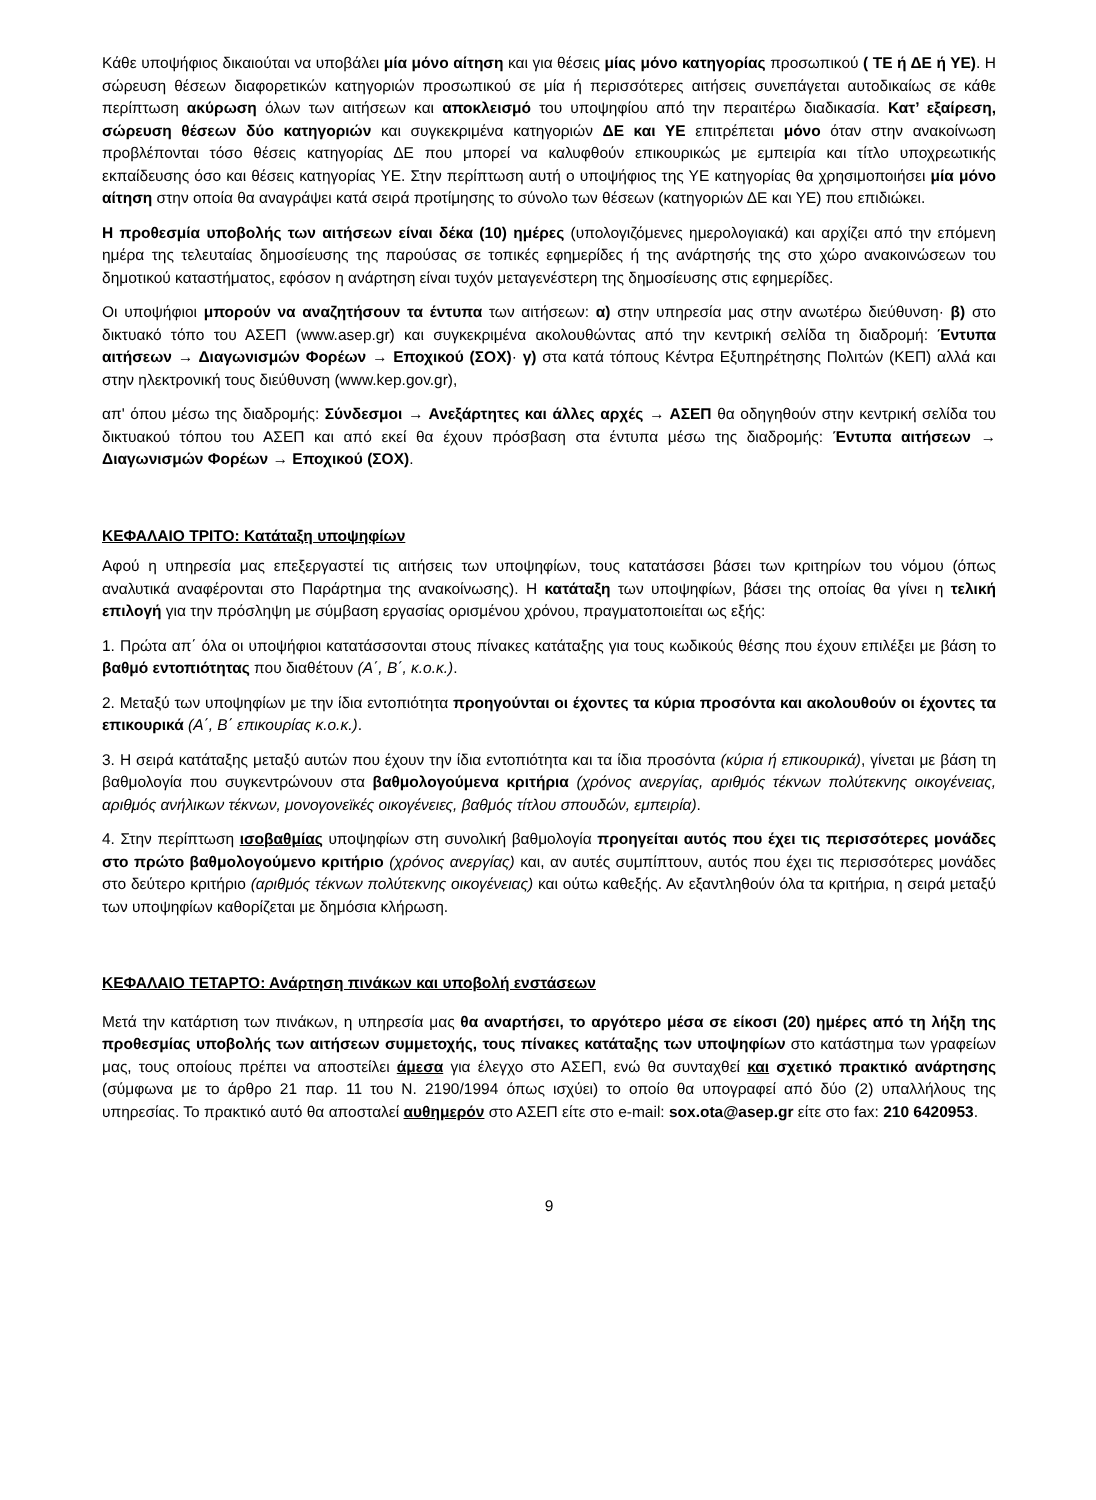Κάθε υποψήφιος δικαιούται να υποβάλει μία μόνο αίτηση και για θέσεις μίας μόνο κατηγορίας προσωπικού ( ΤΕ ή ΔΕ ή ΥΕ). Η σώρευση θέσεων διαφορετικών κατηγοριών προσωπικού σε μία ή περισσότερες αιτήσεις συνεπάγεται αυτοδικαίως σε κάθε περίπτωση ακύρωση όλων των αιτήσεων και αποκλεισμό του υποψηφίου από την περαιτέρω διαδικασία. Κατ’ εξαίρεση, σώρευση θέσεων δύο κατηγοριών και συγκεκριμένα κατηγοριών ΔΕ και ΥΕ επιτρέπεται μόνο όταν στην ανακοίνωση προβλέπονται τόσο θέσεις κατηγορίας ΔΕ που μπορεί να καλυφθούν επικουρικώς με εμπειρία και τίτλο υποχρεωτικής εκπαίδευσης όσο και θέσεις κατηγορίας ΥΕ. Στην περίπτωση αυτή ο υποψήφιος της ΥΕ κατηγορίας θα χρησιμοποιήσει μία μόνο αίτηση στην οποία θα αναγράψει κατά σειρά προτίμησης το σύνολο των θέσεων (κατηγοριών ΔΕ και ΥΕ) που επιδιώκει.
Η προθεσμία υποβολής των αιτήσεων είναι δέκα (10) ημέρες (υπολογιζόμενες ημερολογιακά) και αρχίζει από την επόμενη ημέρα της τελευταίας δημοσίευσης της παρούσας σε τοπικές εφημερίδες ή της ανάρτησής της στο χώρο ανακοινώσεων του δημοτικού καταστήματος, εφόσον η ανάρτηση είναι τυχόν μεταγενέστερη της δημοσίευσης στις εφημερίδες.
Οι υποψήφιοι μπορούν να αναζητήσουν τα έντυπα των αιτήσεων: α) στην υπηρεσία μας στην ανωτέρω διεύθυνση· β) στο δικτυακό τόπο του ΑΣΕΠ (www.asep.gr) και συγκεκριμένα ακολουθώντας από την κεντρική σελίδα τη διαδρομή: Έντυπα αιτήσεων → Διαγωνισμών Φορέων → Εποχικού (ΣΟΧ)· γ) στα κατά τόπους Κέντρα Εξυπηρέτησης Πολιτών (ΚΕΠ) αλλά και στην ηλεκτρονική τους διεύθυνση (www.kep.gov.gr),
απ' όπου μέσω της διαδρομής: Σύνδεσμοι → Ανεξάρτητες και άλλες αρχές → ΑΣΕΠ θα οδηγηθούν στην κεντρική σελίδα του δικτυακού τόπου του ΑΣΕΠ και από εκεί θα έχουν πρόσβαση στα έντυπα μέσω της διαδρομής: Έντυπα αιτήσεων → Διαγωνισμών Φορέων → Εποχικού (ΣΟΧ).
ΚΕΦΑΛΑΙΟ ΤΡΙΤΟ: Κατάταξη υποψηφίων
Αφού η υπηρεσία μας επεξεργαστεί τις αιτήσεις των υποψηφίων, τους κατατάσσει βάσει των κριτηρίων του νόμου (όπως αναλυτικά αναφέρονται στο Παράρτημα της ανακοίνωσης). Η κατάταξη των υποψηφίων, βάσει της οποίας θα γίνει η τελική επιλογή για την πρόσληψη με σύμβαση εργασίας ορισμένου χρόνου, πραγματοποιείται ως εξής:
1. Πρώτα απ΄ όλα οι υποψήφιοι κατατάσσονται στους πίνακες κατάταξης για τους κωδικούς θέσης που έχουν επιλέξει με βάση το βαθμό εντοπιότητας που διαθέτουν (Α΄, Β΄, κ.ο.κ.).
2. Μεταξύ των υποψηφίων με την ίδια εντοπιότητα προηγούνται οι έχοντες τα κύρια προσόντα και ακολουθούν οι έχοντες τα επικουρικά (Α΄, Β΄ επικουρίας κ.ο.κ.).
3. Η σειρά κατάταξης μεταξύ αυτών που έχουν την ίδια εντοπιότητα και τα ίδια προσόντα (κύρια ή επικουρικά), γίνεται με βάση τη βαθμολογία που συγκεντρώνουν στα βαθμολογούμενα κριτήρια (χρόνος ανεργίας, αριθμός τέκνων πολύτεκνης οικογένειας, αριθμός ανήλικων τέκνων, μονογονεϊκές οικογένειες, βαθμός τίτλου σπουδών, εμπειρία).
4. Στην περίπτωση ισοβαθμίας υποψηφίων στη συνολική βαθμολογία προηγείται αυτός που έχει τις περισσότερες μονάδες στο πρώτο βαθμολογούμενο κριτήριο (χρόνος ανεργίας) και, αν αυτές συμπίπτουν, αυτός που έχει τις περισσότερες μονάδες στο δεύτερο κριτήριο (αριθμός τέκνων πολύτεκνης οικογένειας) και ούτω καθεξής. Αν εξαντληθούν όλα τα κριτήρια, η σειρά μεταξύ των υποψηφίων καθορίζεται με δημόσια κλήρωση.
ΚΕΦΑΛΑΙΟ ΤΕΤΑΡΤΟ: Ανάρτηση πινάκων και υποβολή ενστάσεων
Μετά την κατάρτιση των πινάκων, η υπηρεσία μας θα αναρτήσει, το αργότερο μέσα σε είκοσι (20) ημέρες από τη λήξη της προθεσμίας υποβολής των αιτήσεων συμμετοχής, τους πίνακες κατάταξης των υποψηφίων στο κατάστημα των γραφείων μας, τους οποίους πρέπει να αποστείλει άμεσα για έλεγχο στο ΑΣΕΠ, ενώ θα συνταχθεί και σχετικό πρακτικό ανάρτησης (σύμφωνα με το άρθρο 21 παρ. 11 του Ν. 2190/1994 όπως ισχύει) το οποίο θα υπογραφεί από δύο (2) υπαλλήλους της υπηρεσίας. Το πρακτικό αυτό θα αποσταλεί αυθημερόν στο ΑΣΕΠ είτε στο e-mail: sox.ota@asep.gr είτε στο fax: 210 6420953.
9